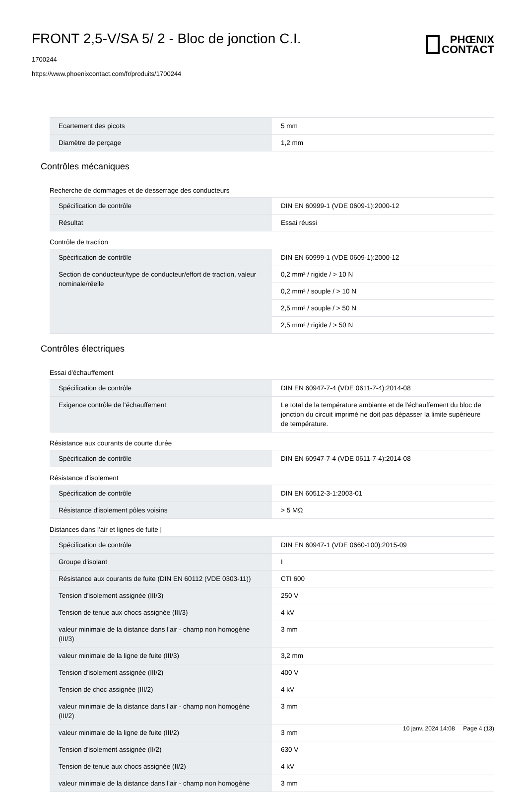FRONT 2,5-V/SA 5/ 2 - Bloc de jonction C.I.
1700244
https://www.phoenixcontact.com/fr/produits/1700244
PHŒNIX
CONTACT
| Ecartement des picots | 5 mm |
| Diamètre de perçage | 1,2 mm |
Contrôles mécaniques
Recherche de dommages et de desserrage des conducteurs
| Spécification de contrôle | DIN EN 60999-1 (VDE 0609-1):2000-12 |
| Résultat | Essai réussi |
Contrôle de traction
| Spécification de contrôle | DIN EN 60999-1 (VDE 0609-1):2000-12 |
| Section de conducteur/type de conducteur/effort de traction, valeur nominale/réelle | 0,2 mm² / rigide / > 10 N |
| | 0,2 mm² / souple / > 10 N |
| | 2,5 mm² / souple / > 50 N |
| | 2,5 mm² / rigide / > 50 N |
Contrôles électriques
Essai d'échauffement
| Spécification de contrôle | DIN EN 60947-7-4 (VDE 0611-7-4):2014-08 |
| Exigence contrôle de l'échauffement | Le total de la température ambiante et de l'échauffement du bloc de jonction du circuit imprimé ne doit pas dépasser la limite supérieure de température. |
Résistance aux courants de courte durée
| Spécification de contrôle | DIN EN 60947-7-4 (VDE 0611-7-4):2014-08 |
Résistance d'isolement
| Spécification de contrôle | DIN EN 60512-3-1:2003-01 |
| Résistance d'isolement pôles voisins | > 5 MΩ |
Distances dans l'air et lignes de fuite |
| Spécification de contrôle | DIN EN 60947-1 (VDE 0660-100):2015-09 |
| Groupe d'isolant | I |
| Résistance aux courants de fuite (DIN EN 60112 (VDE 0303-11)) | CTI 600 |
| Tension d'isolement assignée (III/3) | 250 V |
| Tension de tenue aux chocs assignée (III/3) | 4 kV |
| valeur minimale de la distance dans l'air - champ non homogène (III/3) | 3 mm |
| valeur minimale de la ligne de fuite (III/3) | 3,2 mm |
| Tension d'isolement assignée (III/2) | 400 V |
| Tension de choc assignée (III/2) | 4 kV |
| valeur minimale de la distance dans l'air - champ non homogène (III/2) | 3 mm |
| valeur minimale de la ligne de fuite (III/2) | 3 mm |
| Tension d'isolement assignée (II/2) | 630 V |
| Tension de tenue aux chocs assignée (II/2) | 4 kV |
| valeur minimale de la distance dans l'air - champ non homogène | 3 mm |
10 janv. 2024 14:08 Page 4 (13)